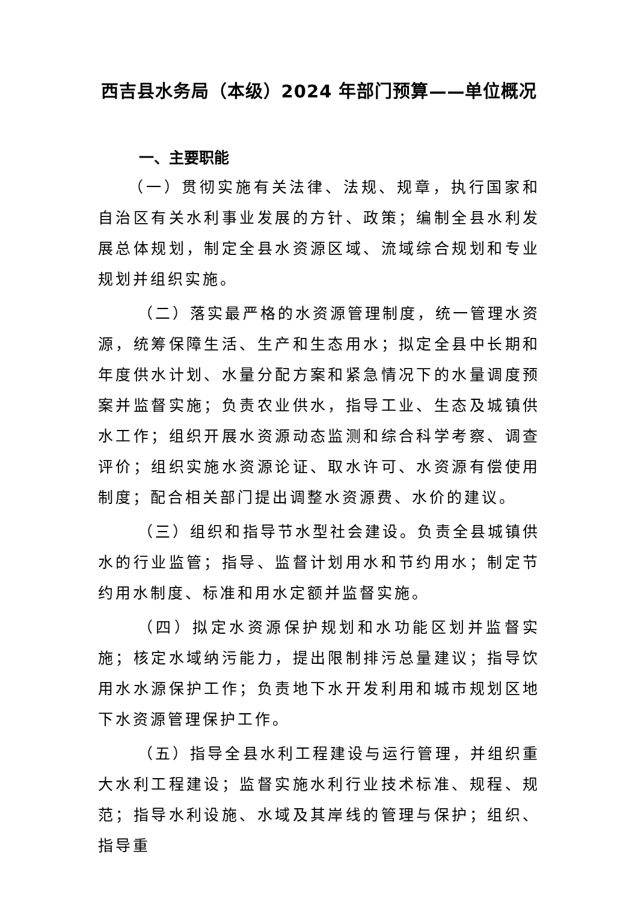西吉县水务局（本级）2024 年部门预算——单位概况
一、主要职能
（一）贯彻实施有关法律、法规、规章，执行国家和自治区有关水利事业发展的方针、政策；编制全县水利发展总体规划，制定全县水资源区域、流域综合规划和专业规划并组织实施。
（二）落实最严格的水资源管理制度，统一管理水资源，统筹保障生活、生产和生态用水；拟定全县中长期和年度供水计划、水量分配方案和紧急情况下的水量调度预案并监督实施；负责农业供水，指导工业、生态及城镇供水工作；组织开展水资源动态监测和综合科学考察、调查评价；组织实施水资源论证、取水许可、水资源有偿使用制度；配合相关部门提出调整水资源费、水价的建议。
（三）组织和指导节水型社会建设。负责全县城镇供水的行业监管；指导、监督计划用水和节约用水；制定节约用水制度、标准和用水定额并监督实施。
（四）拟定水资源保护规划和水功能区划并监督实施；核定水域纳污能力，提出限制排污总量建议；指导饮用水水源保护工作；负责地下水开发利用和城市规划区地下水资源管理保护工作。
（五）指导全县水利工程建设与运行管理，并组织重大水利工程建设；监督实施水利行业技术标准、规程、规范；指导水利设施、水域及其岸线的管理与保护；组织、指导重